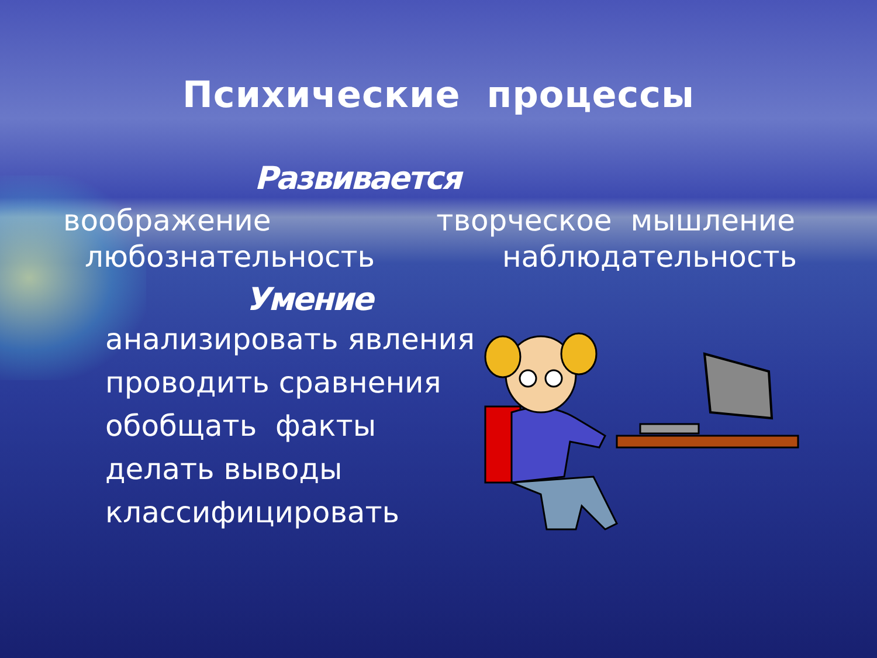Психические процессы
Развивается
воображение творческое мышление
любознательность наблюдательность
Умение
анализировать явления
проводить сравнения
обобщать факты
делать выводы
классифицировать